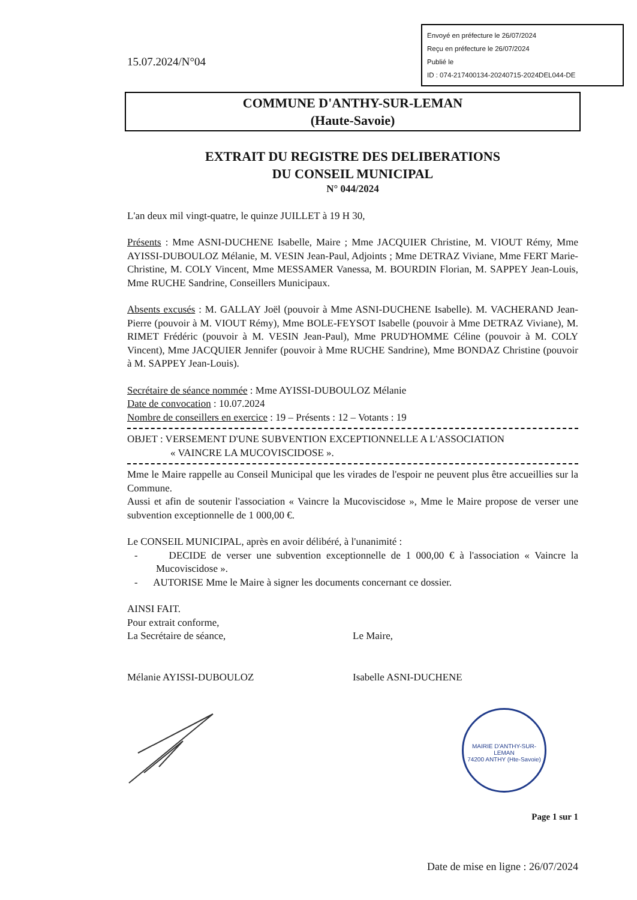Envoyé en préfecture le 26/07/2024
Reçu en préfecture le 26/07/2024
Publié le
ID : 074-217400134-20240715-2024DEL044-DE
15.07.2024/N°04
COMMUNE D'ANTHY-SUR-LEMAN
(Haute-Savoie)
EXTRAIT DU REGISTRE DES DELIBERATIONS
DU CONSEIL MUNICIPAL
N° 044/2024
L'an deux mil vingt-quatre, le quinze JUILLET à 19 H 30,
Présents : Mme ASNI-DUCHENE Isabelle, Maire ; Mme JACQUIER Christine, M. VIOUT Rémy, Mme AYISSI-DUBOULOZ Mélanie, M. VESIN Jean-Paul, Adjoints ; Mme DETRAZ Viviane, Mme FERT Marie-Christine, M. COLY Vincent, Mme MESSAMER Vanessa, M. BOURDIN Florian, M. SAPPEY Jean-Louis, Mme RUCHE Sandrine, Conseillers Municipaux.
Absents excusés : M. GALLAY Joël (pouvoir à Mme ASNI-DUCHENE Isabelle). M. VACHERAND Jean-Pierre (pouvoir à M. VIOUT Rémy), Mme BOLE-FEYSOT Isabelle (pouvoir à Mme DETRAZ Viviane), M. RIMET Frédéric (pouvoir à M. VESIN Jean-Paul), Mme PRUD'HOMME Céline (pouvoir à M. COLY Vincent), Mme JACQUIER Jennifer (pouvoir à Mme RUCHE Sandrine), Mme BONDAZ Christine (pouvoir à M. SAPPEY Jean-Louis).
Secrétaire de séance nommée : Mme AYISSI-DUBOULOZ Mélanie
Date de convocation : 10.07.2024
Nombre de conseillers en exercice : 19 – Présents : 12 – Votants : 19
OBJET : VERSEMENT D'UNE SUBVENTION EXCEPTIONNELLE A L'ASSOCIATION
« VAINCRE LA MUCOVISCIDOSE ».
Mme le Maire rappelle au Conseil Municipal que les virades de l'espoir ne peuvent plus être accueillies sur la Commune.
Aussi et afin de soutenir l'association « Vaincre la Mucoviscidose », Mme le Maire propose de verser une subvention exceptionnelle de 1 000,00 €.
Le CONSEIL MUNICIPAL, après en avoir délibéré, à l'unanimité :
- DECIDE de verser une subvention exceptionnelle de 1 000,00 € à l'association « Vaincre la Mucoviscidose ».
- AUTORISE Mme le Maire à signer les documents concernant ce dossier.
AINSI FAIT.
Pour extrait conforme,
La Secrétaire de séance, Le Maire,
Mélanie AYISSI-DUBOULOZ Isabelle ASNI-DUCHENE
Page 1 sur 1
Date de mise en ligne : 26/07/2024
MAIRIE D'ANTHY-SUR-LEMAN
74200 ANTHY (Hte-Savoie)